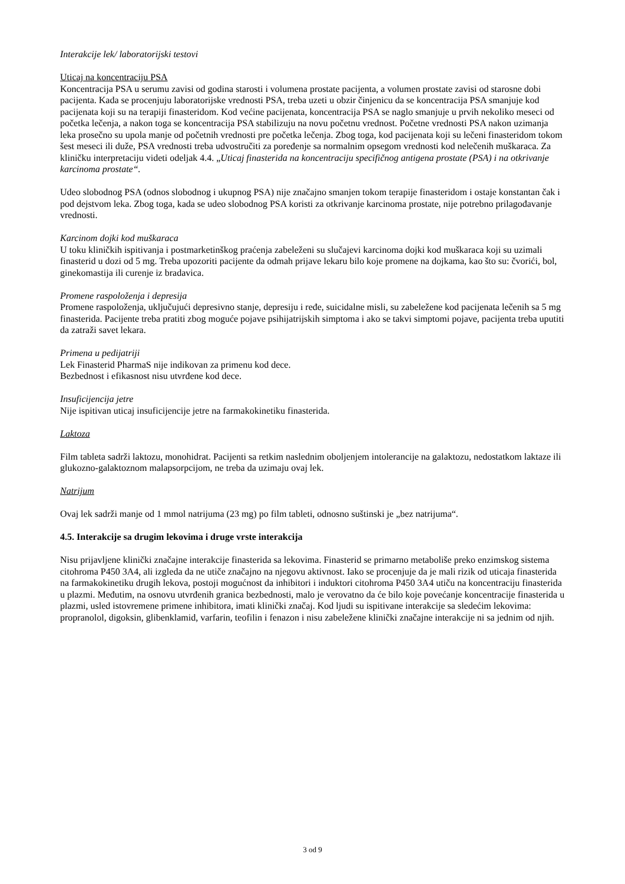Interakcije lek/ laboratorijski testovi
Uticaj na koncentraciju PSA
Koncentracija PSA u serumu zavisi od godina starosti i volumena prostate pacijenta, a volumen prostate zavisi od starosne dobi pacijenta. Kada se procenjuju laboratorijske vrednosti PSA, treba uzeti u obzir činjenicu da se koncentracija PSA smanjuje kod pacijenata koji su na terapiji finasteridom. Kod većine pacijenata, koncentracija PSA se naglo smanjuje u prvih nekoliko meseci od početka lečenja, a nakon toga se koncentracija PSA stabilizuju na novu početnu vrednost. Početne vrednosti PSA nakon uzimanja leka prosečno su upola manje od početnih vrednosti pre početka lečenja. Zbog toga, kod pacijenata koji su lečeni finasteridom tokom šest meseci ili duže, PSA vrednosti treba udvostručiti za poređenje sa normalnim opsegom vrednosti kod nelečenih muškaraca. Za kliničku interpretaciju videti odeljak 4.4. „Uticaj finasterida na koncentraciju specifičnog antigena prostate (PSA) i na otkrivanje karcinoma prostate“.
Udeo slobodnog PSA (odnos slobodnog i ukupnog PSA) nije značajno smanjen tokom terapije finasteridom i ostaje konstantan čak i pod dejstvom leka. Zbog toga, kada se udeo slobodnog PSA koristi za otkrivanje karcinoma prostate, nije potrebno prilagođavanje vrednosti.
Karcinom dojki kod muškaraca
U toku kliničkih ispitivanja i postmarketinškog praćenja zabeleženi su slučajevi karcinoma dojki kod muškaraca koji su uzimali finasterid u dozi od 5 mg. Treba upozoriti pacijente da odmah prijave lekaru bilo koje promene na dojkama, kao što su: čvorići, bol, ginekomastija ili curenje iz bradavica.
Promene raspoloženja i depresija
Promene raspoloženja, uključujući depresivno stanje, depresiju i ređe, suicidalne misli, su zabeležene kod pacijenata lečenih sa 5 mg finasterida. Pacijente treba pratiti zbog moguće pojave psihijatrijskih simptoma i ako se takvi simptomi pojave, pacijenta treba uputiti da zatraži savet lekara.
Primena u pedijatriji
Lek Finasterid PharmaS nije indikovan za primenu kod dece.
Bezbednost i efikasnost nisu utvrđene kod dece.
Insuficijencija jetre
Nije ispitivan uticaj insuficijencije jetre na farmakokinetiku finasterida.
Laktoza
Film tableta sadrži laktozu, monohidrat. Pacijenti sa retkim naslednim oboljenjem intolerancije na galaktozu, nedostatkom laktaze ili glukozno-galaktoznom malapsorpcijom, ne treba da uzimaju ovaj lek.
Natrijum
Ovaj lek sadrži manje od 1 mmol natrijuma (23 mg) po film tableti, odnosno suštinski je „bez natrijuma“.
4.5. Interakcije sa drugim lekovima i druge vrste interakcija
Nisu prijavljene klinički značajne interakcije finasterida sa lekovima. Finasterid se primarno metaboliše preko enzimskog sistema citohroma P450 3A4, ali izgleda da ne utiče značajno na njegovu aktivnost. Iako se procenjuje da je mali rizik od uticaja finasterida na farmakokinetiku drugih lekova, postoji mogućnost da inhibitori i induktori citohroma P450 3A4 utiču na koncentraciju finasterida u plazmi. Međutim, na osnovu utvrđenih granica bezbednosti, malo je verovatno da će bilo koje povećanje koncentracije finasterida u plazmi, usled istovremene primene inhibitora, imati klinički značaj. Kod ljudi su ispitivane interakcije sa sledećim lekovima: propranolol, digoksin, glibenklamid, varfarin, teofilin i fenazon i nisu zabeležene klinički značajne interakcije ni sa jednim od njih.
3 od 9